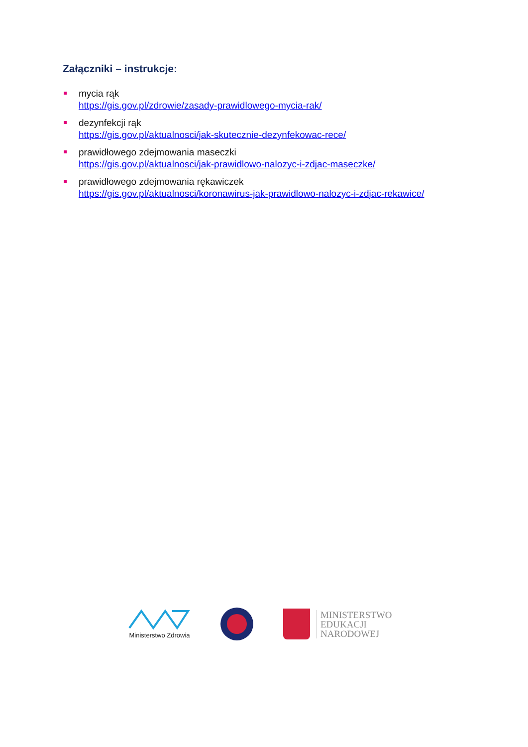Załączniki – instrukcje:
mycia rąk
https://gis.gov.pl/zdrowie/zasady-prawidlowego-mycia-rak/
dezynfekcji rąk
https://gis.gov.pl/aktualnosci/jak-skutecznie-dezynfekowac-rece/
prawidłowego zdejmowania maseczki
https://gis.gov.pl/aktualnosci/jak-prawidlowo-nalozyc-i-zdjac-maseczke/
prawidłowego zdejmowania rękawiczek
https://gis.gov.pl/aktualnosci/koronawirus-jak-prawidlowo-nalozyc-i-zdjac-rekawice/
Ministerstwo Zdrowia
MINISTERSTWO
EDUKACJI
NARODOWEJ